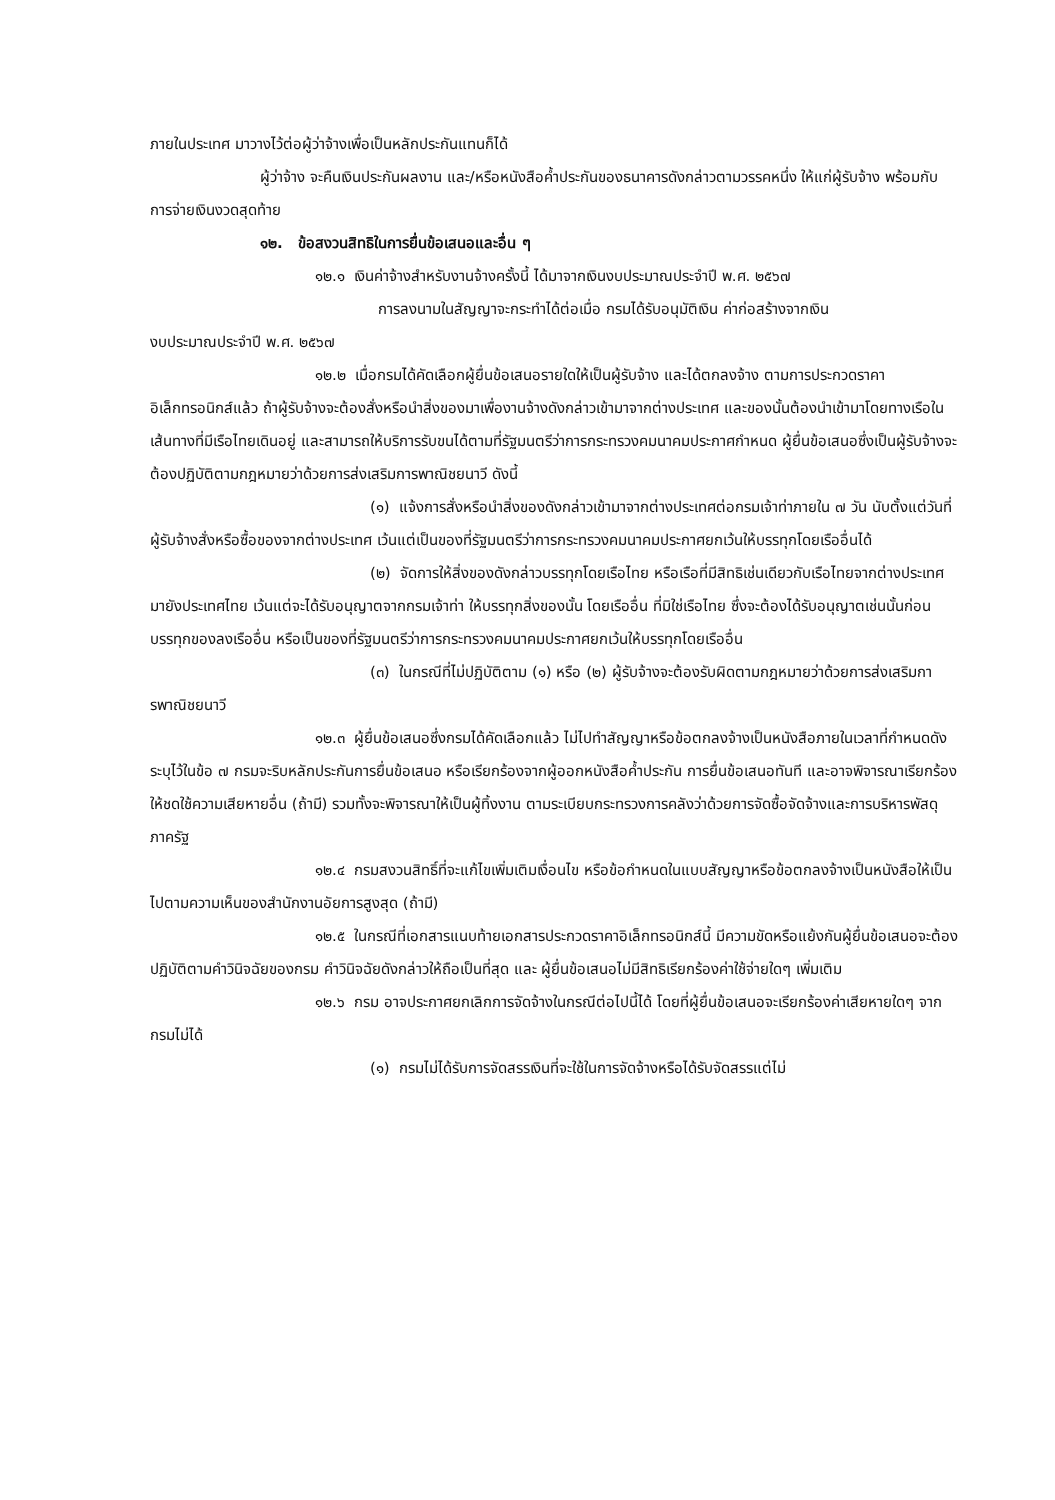ภายในประเทศ มาวางไว้ต่อผู้ว่าจ้างเพื่อเป็นหลักประกันแทนก็ได้
ผู้ว่าจ้าง จะคืนเงินประกันผลงาน และ/หรือหนังสือค้ำประกันของธนาคารดังกล่าวตามวรรคหนึ่ง ให้แก่ผู้รับจ้าง พร้อมกับการจ่ายเงินงวดสุดท้าย
๑๒. ข้อสงวนสิทธิในการยื่นข้อเสนอและอื่น ๆ
๑๒.๑ เงินค่าจ้างสำหรับงานจ้างครั้งนี้ ได้มาจากเงินงบประมาณประจำปี พ.ศ. ๒๕๖๗
การลงนามในสัญญาจะกระทำได้ต่อเมื่อ กรมได้รับอนุมัติเงิน ค่าก่อสร้างจากเงิน
งบประมาณประจำปี พ.ศ. ๒๕๖๗
๑๒.๒ เมื่อกรมได้คัดเลือกผู้ยื่นข้อเสนอรายใดให้เป็นผู้รับจ้าง และได้ตกลงจ้าง ตามการประกวดราคาอิเล็กทรอนิกส์แล้ว ถ้าผู้รับจ้างจะต้องสั่งหรือนำสิ่งของมาเพื่องานจ้างดังกล่าวเข้ามาจากต่างประเทศ และของนั้นต้องนำเข้ามาโดยทางเรือในเส้นทางที่มีเรือไทยเดินอยู่ และสามารถให้บริการรับขนได้ตามที่รัฐมนตรีว่าการกระทรวงคมนาคมประกาศกำหนด ผู้ยื่นข้อเสนอซึ่งเป็นผู้รับจ้างจะต้องปฏิบัติตามกฎหมายว่าด้วยการส่งเสริมการพาณิชยนาวี ดังนี้
(๑) แจ้งการสั่งหรือนำสิ่งของดังกล่าวเข้ามาจากต่างประเทศต่อกรมเจ้าท่าภายใน ๗ วัน นับตั้งแต่วันที่ผู้รับจ้างสั่งหรือซื้อของจากต่างประเทศ เว้นแต่เป็นของที่รัฐมนตรีว่าการกระทรวงคมนาคมประกาศยกเว้นให้บรรทุกโดยเรืออื่นได้
(๒) จัดการให้สิ่งของดังกล่าวบรรทุกโดยเรือไทย หรือเรือที่มีสิทธิเช่นเดียวกับเรือไทยจากต่างประเทศมายังประเทศไทย เว้นแต่จะได้รับอนุญาตจากกรมเจ้าท่า ให้บรรทุกสิ่งของนั้น โดยเรืออื่น ที่มิใช่เรือไทย ซึ่งจะต้องได้รับอนุญาตเช่นนั้นก่อนบรรทุกของลงเรืออื่น หรือเป็นของที่รัฐมนตรีว่าการกระทรวงคมนาคมประกาศยกเว้นให้บรรทุกโดยเรืออื่น
(๓) ในกรณีที่ไม่ปฏิบัติตาม (๑) หรือ (๒) ผู้รับจ้างจะต้องรับผิดตามกฎหมายว่าด้วยการส่งเสริมการพาณิชยนาวี
๑๒.๓ ผู้ยื่นข้อเสนอซึ่งกรมได้คัดเลือกแล้ว ไม่ไปทำสัญญาหรือข้อตกลงจ้างเป็นหนังสือภายในเวลาที่กำหนดดังระบุไว้ในข้อ ๗ กรมจะริบหลักประกันการยื่นข้อเสนอ หรือเรียกร้องจากผู้ออกหนังสือค้ำประกัน การยื่นข้อเสนอทันที และอาจพิจารณาเรียกร้องให้ชดใช้ความเสียหายอื่น (ถ้ามี) รวมทั้งจะพิจารณาให้เป็นผู้ทิ้งงาน ตามระเบียบกระทรวงการคลังว่าด้วยการจัดซื้อจัดจ้างและการบริหารพัสดุภาครัฐ
๑๒.๔ กรมสงวนสิทธิ์ที่จะแก้ไขเพิ่มเติมเงื่อนไข หรือข้อกำหนดในแบบสัญญาหรือข้อตกลงจ้างเป็นหนังสือให้เป็นไปตามความเห็นของสำนักงานอัยการสูงสุด (ถ้ามี)
๑๒.๕ ในกรณีที่เอกสารแนบท้ายเอกสารประกวดราคาอิเล็กทรอนิกส์นี้ มีความขัดหรือแย้งกันผู้ยื่นข้อเสนอจะต้องปฏิบัติตามคำวินิจฉัยของกรม คำวินิจฉัยดังกล่าวให้ถือเป็นที่สุด และ ผู้ยื่นข้อเสนอไม่มีสิทธิเรียกร้องค่าใช้จ่ายใดๆ เพิ่มเติม
๑๒.๖ กรม อาจประกาศยกเลิกการจัดจ้างในกรณีต่อไปนี้ได้ โดยที่ผู้ยื่นข้อเสนอจะเรียกร้องค่าเสียหายใดๆ จากกรมไม่ได้
(๑) กรมไม่ได้รับการจัดสรรเงินที่จะใช้ในการจัดจ้างหรือได้รับจัดสรรแต่ไม่